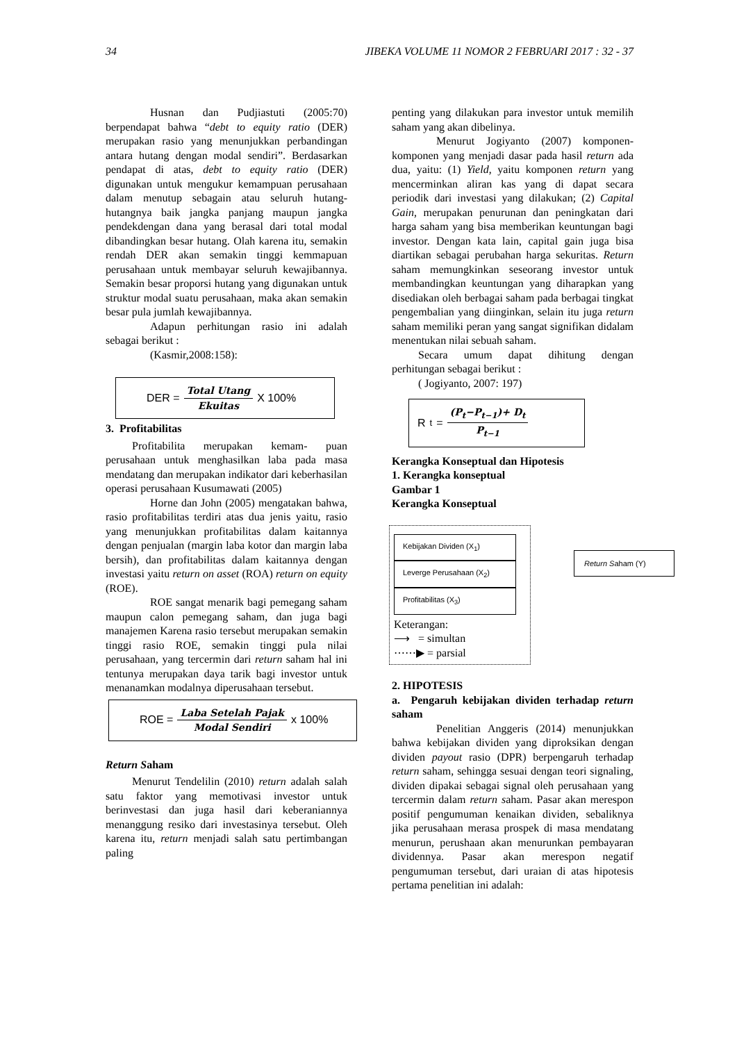34 JIBEKA VOLUME 11 NOMOR 2 FEBRUARI 2017 : 32 - 37
Husnan dan Pudjiastuti (2005:70) berpendapat bahwa “debt to equity ratio (DER) merupakan rasio yang menunjukkan perbandingan antara hutang dengan modal sendiri”. Berdasarkan pendapat di atas, debt to equity ratio (DER) digunakan untuk mengukur kemampuan perusahaan dalam menutup sebagain atau seluruh hutang-hutangnya baik jangka panjang maupun jangka pendekdengan dana yang berasal dari total modal dibandingkan besar hutang. Olah karena itu, semakin rendah DER akan semakin tinggi kemmapuan perusahaan untuk membayar seluruh kewajibannya. Semakin besar proporsi hutang yang digunakan untuk struktur modal suatu perusahaan, maka akan semakin besar pula jumlah kewajibannya.
Adapun perhitungan rasio ini adalah sebagai berikut :
(Kasmir,2008:158):
DER = Total Utang Ekuitas X 100%
3. Profitabilitas
Profitabilita merupakan kemam- puan perusahaan untuk menghasilkan laba pada masa mendatang dan merupakan indikator dari keberhasilan operasi perusahaan Kusumawati (2005)
Horne dan John (2005) mengatakan bahwa, rasio profitabilitas terdiri atas dua jenis yaitu, rasio yang menunjukkan profitabilitas dalam kaitannya dengan penjualan (margin laba kotor dan margin laba bersih), dan profitabilitas dalam kaitannya dengan investasi yaitu return on asset (ROA) return on equity (ROE).
ROE sangat menarik bagi pemegang saham maupun calon pemegang saham, dan juga bagi manajemen Karena rasio tersebut merupakan semakin tinggi rasio ROE, semakin tinggi pula nilai perusahaan, yang tercermin dari return saham hal ini tentunya merupakan daya tarik bagi investor untuk menanamkan modalnya diperusahaan tersebut.
ROE = Laba Setelah Pajak Modal Sendiri x 100%
Return Saham
Menurut Tendelilin (2010) return adalah salah satu faktor yang memotivasi investor untuk berinvestasi dan juga hasil dari keberaniannya menanggung resiko dari investasinya tersebut. Oleh karena itu, return menjadi salah satu pertimbangan paling
penting yang dilakukan para investor untuk memilih saham yang akan dibelinya.
Menurut Jogiyanto (2007) komponen-komponen yang menjadi dasar pada hasil return ada dua, yaitu: (1) Yield, yaitu komponen return yang mencerminkan aliran kas yang di dapat secara periodik dari investasi yang dilakukan; (2) Capital Gain, merupakan penurunan dan peningkatan dari harga saham yang bisa memberikan keuntungan bagi investor. Dengan kata lain, capital gain juga bisa diartikan sebagai perubahan harga sekuritas. Return saham memungkinkan seseorang investor untuk membandingkan keuntungan yang diharapkan yang disediakan oleh berbagai saham pada berbagai tingkat pengembalian yang diinginkan, selain itu juga return saham memiliki peran yang sangat signifikan didalam menentukan nilai sebuah saham.
Secara umum dapat dihitung dengan perhitungan sebagai berikut :
( Jogiyanto, 2007: 197)
R<sub>t</sub> = (P<sub>t</sub>−P<sub>t−1</sub>)+ D<sub>t</sub> P<sub>t−1</sub>
Kerangka Konseptual dan Hipotesis
1. Kerangka konseptual
Gambar 1
Kerangka Konseptual
Kebijakan Dividen (X<sub>1</sub>)
Leverge Perusahaan (X<sub>2</sub>)
Profitabilitas (X<sub>3</sub>)
Keterangan:
⟶ = simultan
⋯⋯▶ = parsial
Return Saham (Y)
2. HIPOTESIS
a. Pengaruh kebijakan dividen terhadap return saham
Penelitian Anggeris (2014) menunjukkan bahwa kebijakan dividen yang diproksikan dengan dividen payout rasio (DPR) berpengaruh terhadap return saham, sehingga sesuai dengan teori signaling, dividen dipakai sebagai signal oleh perusahaan yang tercermin dalam return saham. Pasar akan merespon positif pengumuman kenaikan dividen, sebaliknya jika perusahaan merasa prospek di masa mendatang menurun, perushaan akan menurunkan pembayaran dividennya. Pasar akan merespon negatif pengumuman tersebut, dari uraian di atas hipotesis pertama penelitian ini adalah: